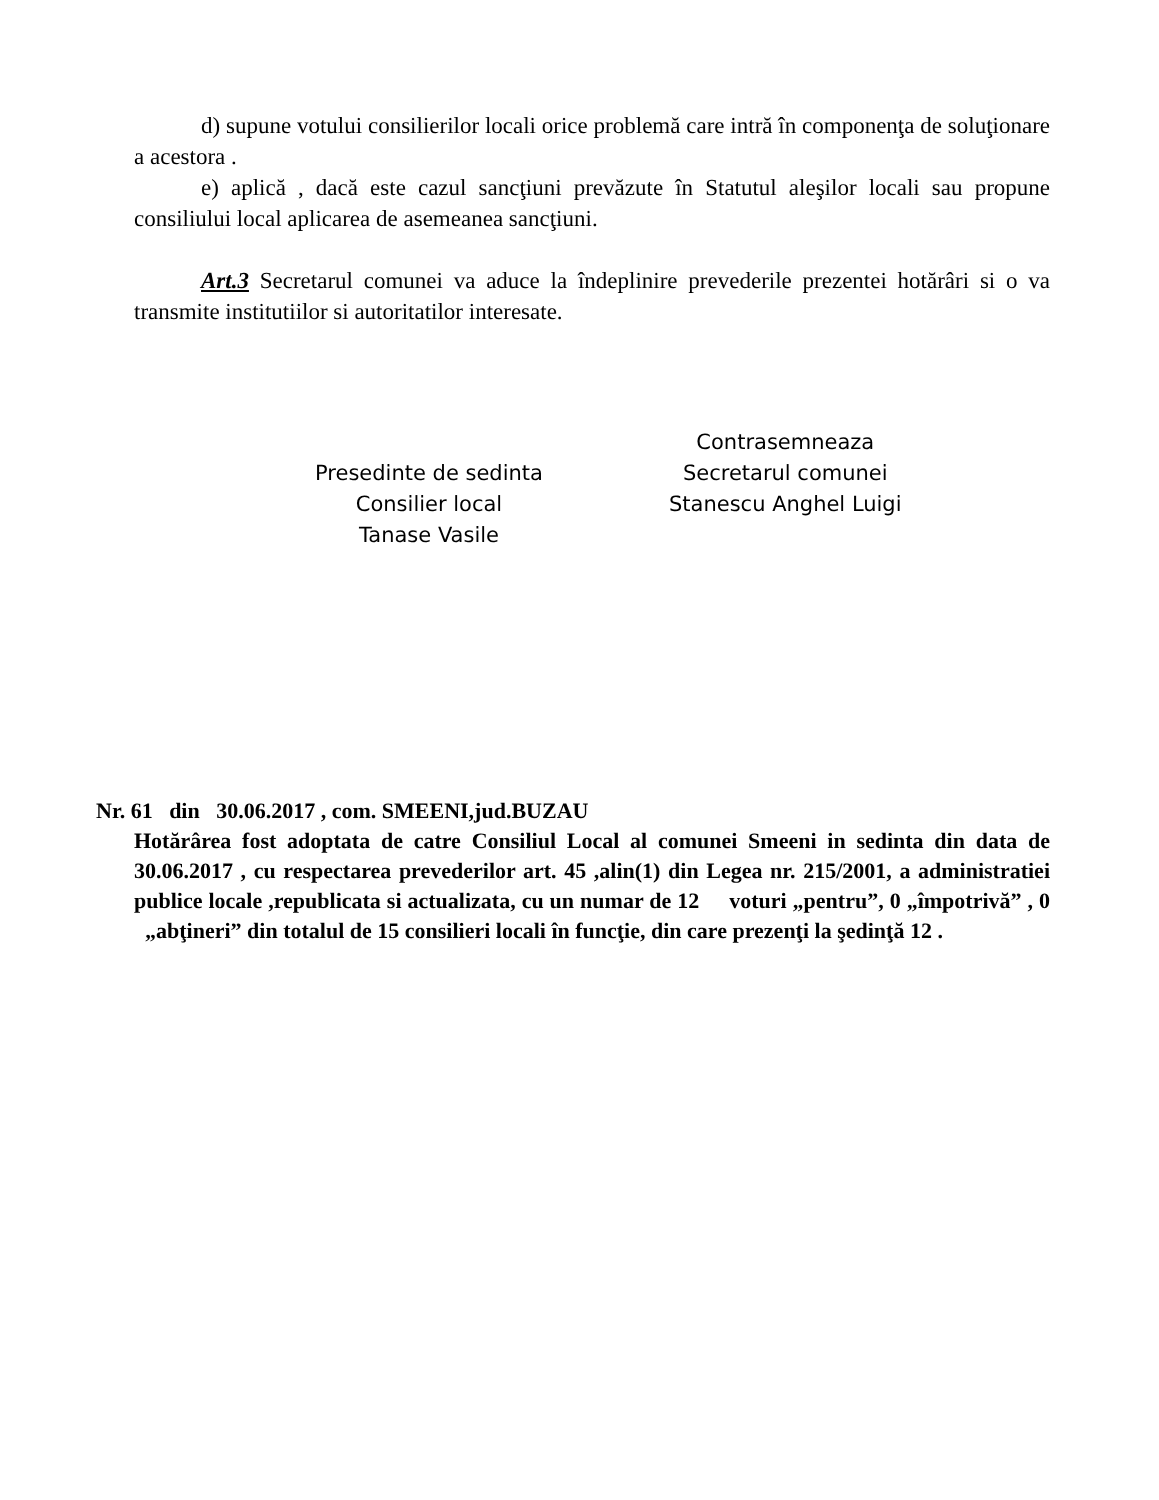d) supune votului consilierilor locali orice problemă care intră în componenţa de soluţionare a acestora .
e) aplică , dacă este cazul sancţiuni prevăzute în Statutul aleşilor locali sau propune consiliului local aplicarea de asemeanea sancţiuni.
Art.3 Secretarul comunei va aduce la îndeplinire prevederile prezentei hotărâri si o va transmite institutiilor si autoritatilor interesate.
Presedinte de sedinta
Consilier local
Tanase Vasile
Contrasemneaza
Secretarul comunei
Stanescu Anghel Luigi
Nr. 61 din 30.06.2017 , com. SMEENI,jud.BUZAU
Hotărârea fost adoptata de catre Consiliul Local al comunei Smeeni in sedinta din data de 30.06.2017 , cu respectarea prevederilor art. 45 ,alin(1) din Legea nr. 215/2001, a administratiei publice locale ,republicata si actualizata, cu un numar de 12 voturi „pentru”, 0 „împotrivă” , 0 „abţineri” din totalul de 15 consilieri locali în funcţie, din care prezenţi la şedinţă 12 .